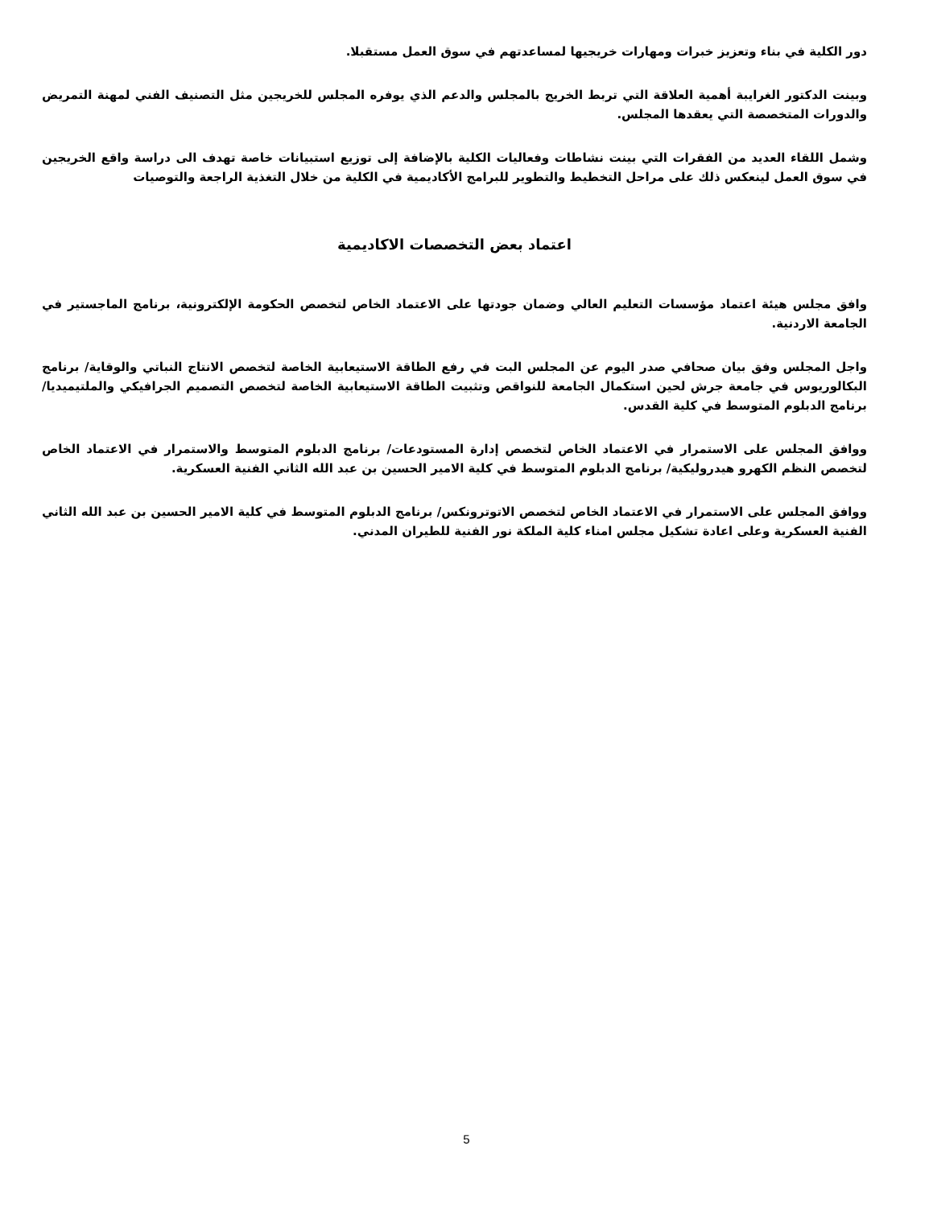دور الكلية في بناء وتعزيز خبرات ومهارات خريجيها لمساعدتهم في سوق العمل مستقبلا.
وبينت الدكتور الغرايبة أهمية العلاقة التي تربط الخريج بالمجلس والدعم الذي يوفره المجلس للخريجين مثل التصنيف الفني لمهنة التمريض والدورات المتخصصة التي يعقدها المجلس.
وشمل اللقاء العديد من الفقرات التي بينت نشاطات وفعاليات الكلية بالإضافة إلى توزيع استبيانات خاصة تهدف الى دراسة واقع الخريجين في سوق العمل لينعكس ذلك على مراحل التخطيط والتطوير للبرامج الأكاديمية في الكلية من خلال التغذية الراجعة والتوصيات
اعتماد بعض التخصصات الاكاديمية
وافق مجلس هيئة اعتماد مؤسسات التعليم العالي وضمان جودتها على الاعتماد الخاص لتخصص الحكومة الإلكترونية، برنامج الماجستير في الجامعة الاردنية.
واجل المجلس وفق بيان صحافي صدر اليوم عن المجلس البت في رفع الطاقة الاستيعابية الخاصة لتخصص الانتاج النباتي والوقاية/ برنامج البكالوريوس في جامعة جرش لحين استكمال الجامعة للنواقص وتثبيت الطاقة الاستيعابية الخاصة لتخصص التصميم الجرافيكي والملتيميديا/ برنامج الدبلوم المتوسط في كلية القدس.
ووافق المجلس على الاستمرار في الاعتماد الخاص لتخصص إدارة المستودعات/ برنامج الدبلوم المتوسط والاستمرار في الاعتماد الخاص لتخصص النظم الكهرو هيدروليكية/ برنامج الدبلوم المتوسط في كلية الامير الحسين بن عبد الله الثاني الفنية العسكرية.
ووافق المجلس على الاستمرار في الاعتماد الخاص لتخصص الاتوترونكس/ برنامج الدبلوم المتوسط في كلية الامير الحسين بن عبد الله الثاني الفنية العسكرية وعلى اعادة تشكيل مجلس امناء كلية الملكة نور الفنية للطيران المدني.
5